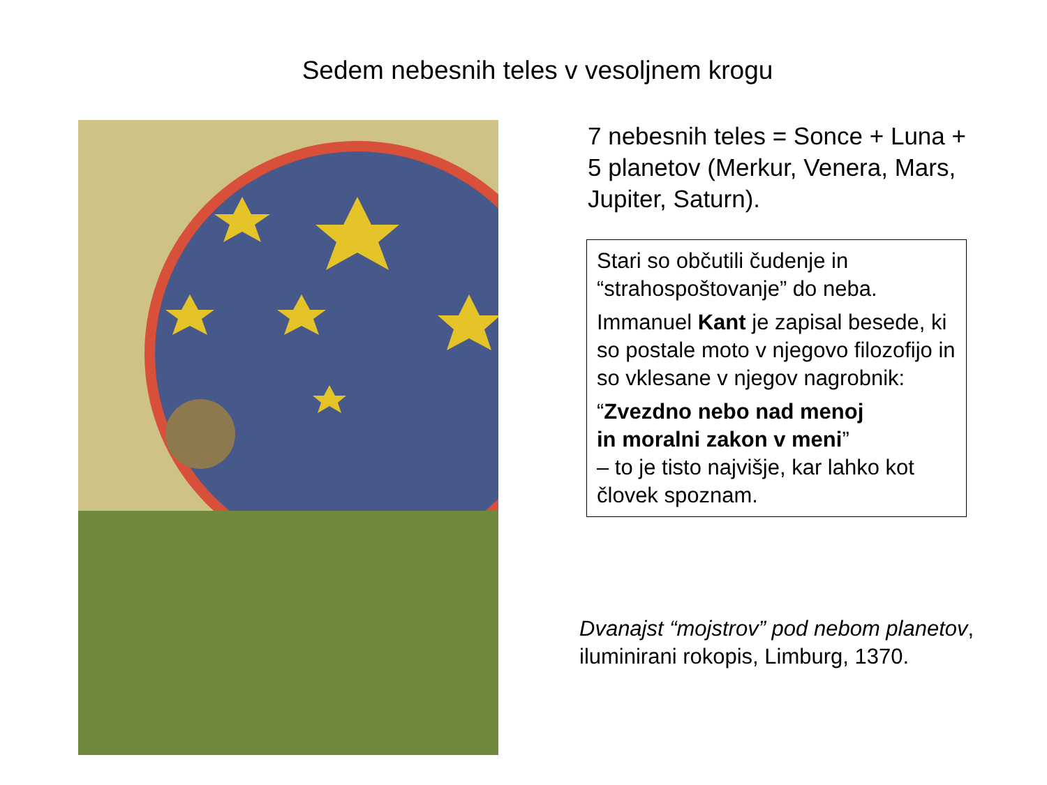Sedem nebesnih teles v vesoljnem krogu
7 nebesnih teles = Sonce + Luna + 5 planetov (Merkur, Venera, Mars, Jupiter, Saturn).
Stari so občutili čudenje in “strahospoštovanje” do neba.
Immanuel Kant je zapisal besede, ki so postale moto v njegovo filozofijo in so vklesane v njegov nagrobnik:
“Zvezdno nebo nad menoj
in moralni zakon v meni”
– to je tisto najvišje, kar lahko kot človek spoznam.
Dvanajst “mojstrov” pod nebom planetov, iluminirani rokopis, Limburg, 1370.